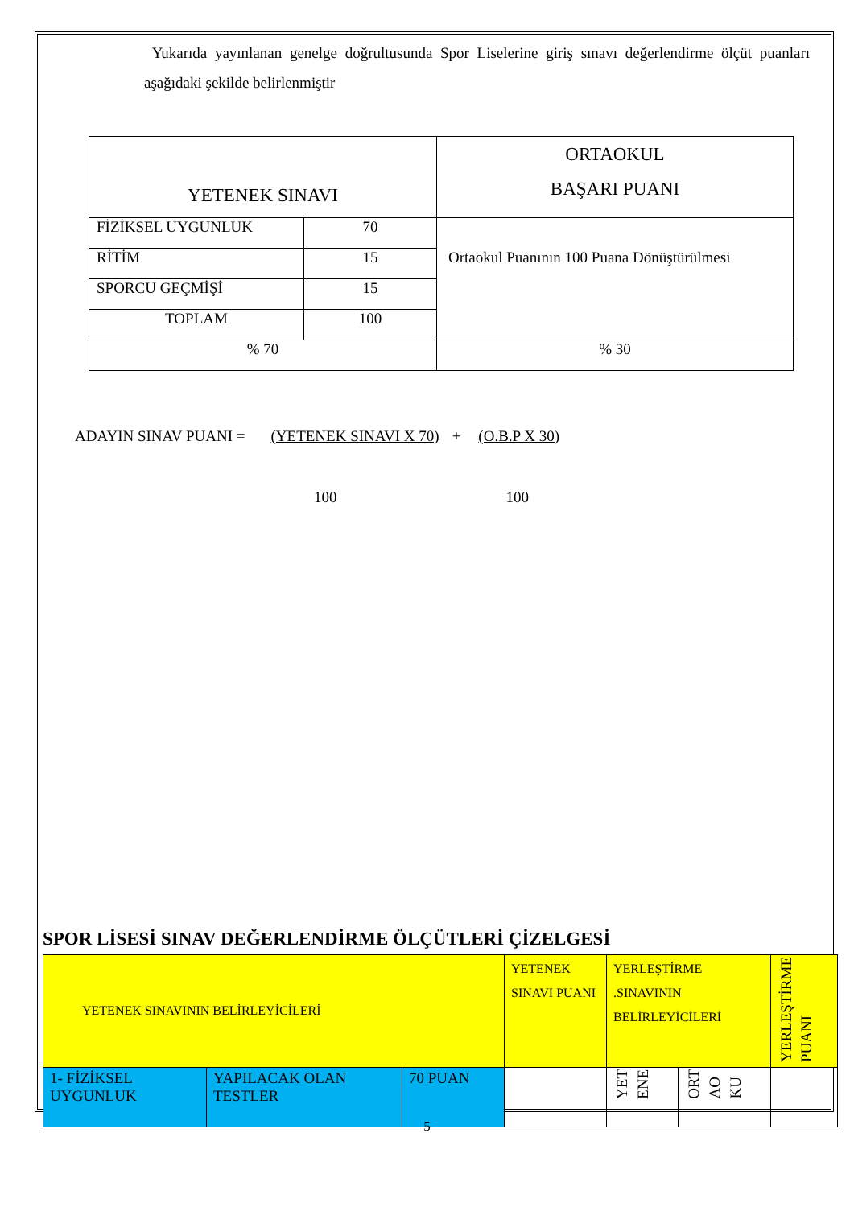Yukarıda yayınlanan genelge doğrultusunda Spor Liselerine giriş sınavı değerlendirme ölçüt puanları aşağıdaki şekilde belirlenmiştir
| YETENEK SINAVI | | ORTAOKUL BAŞARI PUANI |
| FİZİKSEL UYGUNLUK | 70 | Ortaokul Puanının 100 Puana Dönüştürülmesi |
| RİTİM | 15 | |
| SPORCU GEÇMİŞİ | 15 | |
| TOPLAM | 100 | |
| % 70 | | % 30 |
ADAYIN SINAV PUANI = (YETENEK SINAVI X 70) + (O.B.P X 30)
100 100
SPOR LİSESİ SINAV DEĞERLENDİRME ÖLÇÜTLERİ ÇİZELGESİ
| YETENEK SINAVININ BELİRLEYİCİLERİ | | | YETENEK SINAVI PUANI | YERLEŞTİRME .SINAVININ BELİRLEYİCİLERİ | | YERLEŞTİRME PUANI |
| 1- FİZİKSEL UYGUNLUK | YAPILACAK OLAN TESTLER | 70 PUAN | | YET ENE | ORT AO KU | |
5